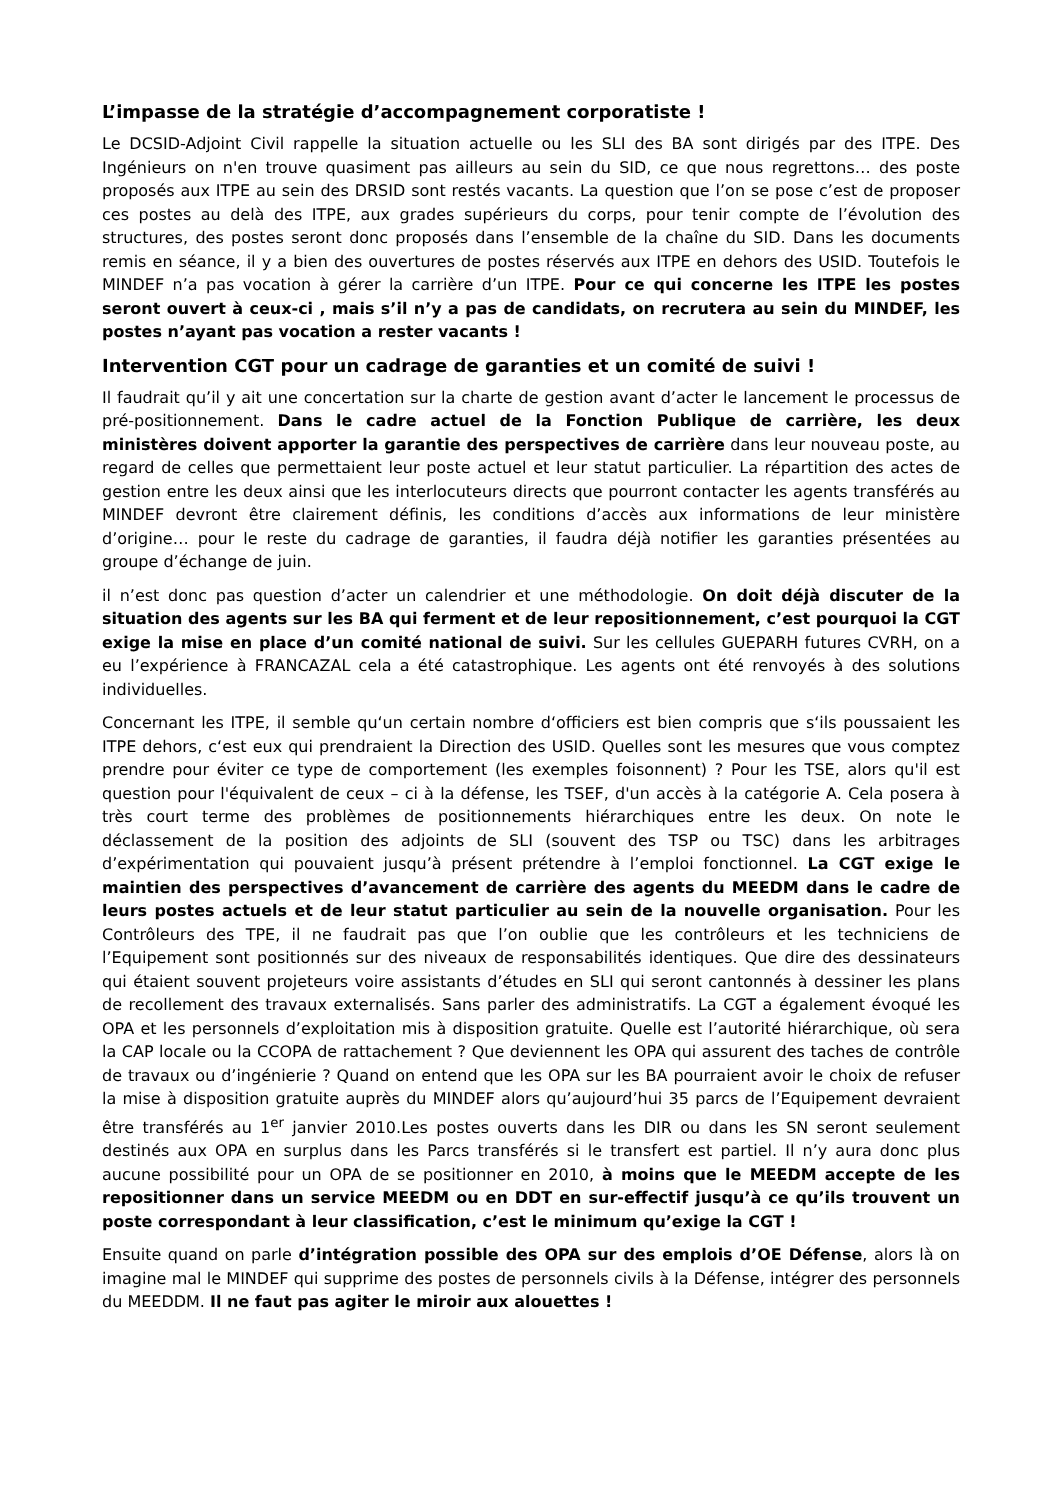L’impasse de la stratégie d’accompagnement corporatiste !
Le DCSID-Adjoint Civil rappelle la situation actuelle ou les SLI des BA sont dirigés par des ITPE. Des Ingénieurs on n'en trouve quasiment pas ailleurs au sein du SID, ce que nous regrettons… des poste proposés aux ITPE au sein des DRSID sont restés vacants. La question que l’on se pose c’est de proposer ces postes au delà des ITPE, aux grades supérieurs du corps, pour tenir compte de l’évolution des structures, des postes seront donc proposés dans l’ensemble de la chaîne du SID. Dans les documents remis en séance, il y a bien des ouvertures de postes réservés aux ITPE en dehors des USID. Toutefois le MINDEF n’a pas vocation à gérer la carrière d’un ITPE. Pour ce qui concerne les ITPE les postes seront ouvert à ceux-ci , mais s’il n’y a pas de candidats, on recrutera au sein du MINDEF, les postes n’ayant pas vocation a rester vacants !
Intervention CGT pour un cadrage de garanties et un comité de suivi !
Il faudrait qu’il y ait une concertation sur la charte de gestion avant d’acter le lancement le processus de pré-positionnement. Dans le cadre actuel de la Fonction Publique de carrière, les deux ministères doivent apporter la garantie des perspectives de carrière dans leur nouveau poste, au regard de celles que permettaient leur poste actuel et leur statut particulier. La répartition des actes de gestion entre les deux ainsi que les interlocuteurs directs que pourront contacter les agents transférés au MINDEF devront être clairement définis, les conditions d’accès aux informations de leur ministère d’origine… pour le reste du cadrage de garanties, il faudra déjà notifier les garanties présentées au groupe d’échange de juin.
il n’est donc pas question d’acter un calendrier et une méthodologie. On doit déjà discuter de la situation des agents sur les BA qui ferment et de leur repositionnement, c’est pourquoi la CGT exige la mise en place d’un comité national de suivi. Sur les cellules GUEPARH futures CVRH, on a eu l’expérience à FRANCAZAL cela a été catastrophique. Les agents ont été renvoyés à des solutions individuelles.
Concernant les ITPE, il semble qu‘un certain nombre d‘officiers est bien compris que s‘ils poussaient les ITPE dehors, c‘est eux qui prendraient la Direction des USID. Quelles sont les mesures que vous comptez prendre pour éviter ce type de comportement (les exemples foisonnent) ? Pour les TSE, alors qu'il est question pour l'équivalent de ceux – ci à la défense, les TSEF, d'un accès à la catégorie A. Cela posera à très court terme des problèmes de positionnements hiérarchiques entre les deux. On note le déclassement de la position des adjoints de SLI (souvent des TSP ou TSC) dans les arbitrages d’expérimentation qui pouvaient jusqu’à présent prétendre à l’emploi fonctionnel. La CGT exige le maintien des perspectives d’avancement de carrière des agents du MEEDM dans le cadre de leurs postes actuels et de leur statut particulier au sein de la nouvelle organisation. Pour les Contrôleurs des TPE, il ne faudrait pas que l’on oublie que les contrôleurs et les techniciens de l’Equipement sont positionnés sur des niveaux de responsabilités identiques. Que dire des dessinateurs qui étaient souvent projeteurs voire assistants d’études en SLI qui seront cantonnés à dessiner les plans de recollement des travaux externalisés. Sans parler des administratifs. La CGT a également évoqué les OPA et les personnels d’exploitation mis à disposition gratuite. Quelle est l’autorité hiérarchique, où sera la CAP locale ou la CCOPA de rattachement ? Que deviennent les OPA qui assurent des taches de contrôle de travaux ou d’ingénierie ? Quand on entend que les OPA sur les BA pourraient avoir le choix de refuser la mise à disposition gratuite auprès du MINDEF alors qu’aujourd’hui 35 parcs de l’Equipement devraient être transférés au 1<sup>er</sup> janvier 2010.Les postes ouverts dans les DIR ou dans les SN seront seulement destinés aux OPA en surplus dans les Parcs transférés si le transfert est partiel. Il n’y aura donc plus aucune possibilité pour un OPA de se positionner en 2010, à moins que le MEEDM accepte de les repositionner dans un service MEEDM ou en DDT en sur-effectif jusqu’à ce qu’ils trouvent un poste correspondant à leur classification, c’est le minimum qu’exige la CGT !
Ensuite quand on parle d’intégration possible des OPA sur des emplois d’OE Défense, alors là on imagine mal le MINDEF qui supprime des postes de personnels civils à la Défense, intégrer des personnels du MEEDDM. Il ne faut pas agiter le miroir aux alouettes !